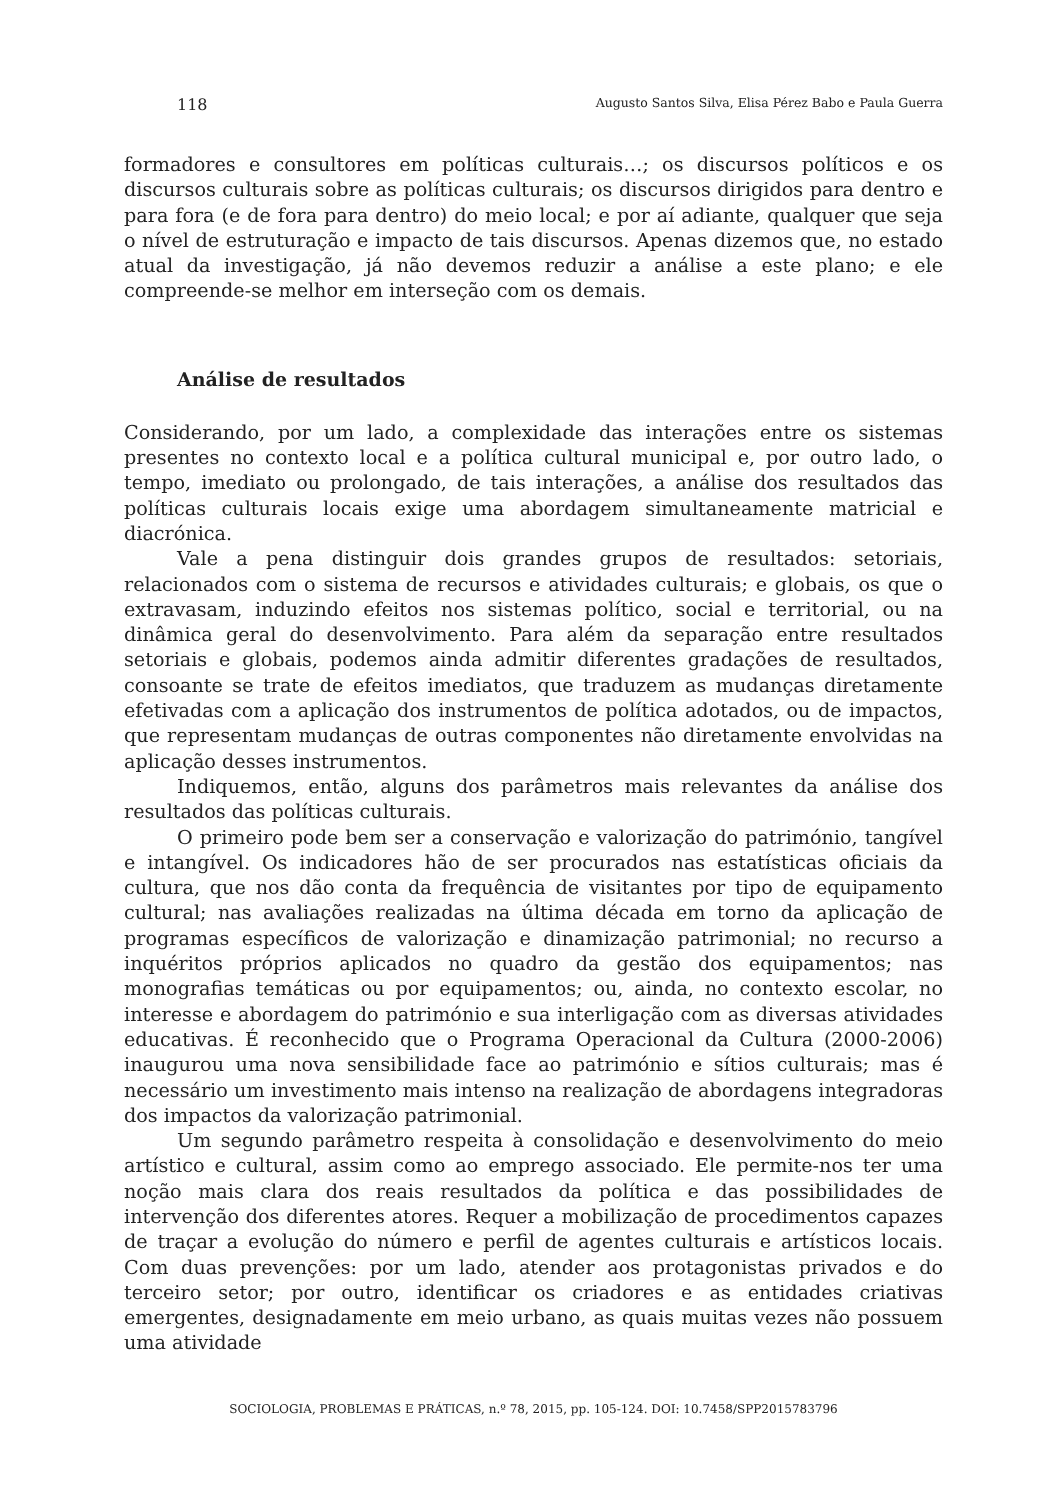118 Augusto Santos Silva, Elisa Pérez Babo e Paula Guerra
formadores e consultores em políticas culturais…; os discursos políticos e os discursos culturais sobre as políticas culturais; os discursos dirigidos para dentro e para fora (e de fora para dentro) do meio local; e por aí adiante, qualquer que seja o nível de estruturação e impacto de tais discursos. Apenas dizemos que, no estado atual da investigação, já não devemos reduzir a análise a este plano; e ele compreende-se melhor em interseção com os demais.
Análise de resultados
Considerando, por um lado, a complexidade das interações entre os sistemas presentes no contexto local e a política cultural municipal e, por outro lado, o tempo, imediato ou prolongado, de tais interações, a análise dos resultados das políticas culturais locais exige uma abordagem simultaneamente matricial e diacrónica.
Vale a pena distinguir dois grandes grupos de resultados: setoriais, relacionados com o sistema de recursos e atividades culturais; e globais, os que o extravasam, induzindo efeitos nos sistemas político, social e territorial, ou na dinâmica geral do desenvolvimento. Para além da separação entre resultados setoriais e globais, podemos ainda admitir diferentes gradações de resultados, consoante se trate de efeitos imediatos, que traduzem as mudanças diretamente efetivadas com a aplicação dos instrumentos de política adotados, ou de impactos, que representam mudanças de outras componentes não diretamente envolvidas na aplicação desses instrumentos.
Indiquemos, então, alguns dos parâmetros mais relevantes da análise dos resultados das políticas culturais.
O primeiro pode bem ser a conservação e valorização do património, tangível e intangível. Os indicadores hão de ser procurados nas estatísticas oficiais da cultura, que nos dão conta da frequência de visitantes por tipo de equipamento cultural; nas avaliações realizadas na última década em torno da aplicação de programas específicos de valorização e dinamização patrimonial; no recurso a inquéritos próprios aplicados no quadro da gestão dos equipamentos; nas monografias temáticas ou por equipamentos; ou, ainda, no contexto escolar, no interesse e abordagem do património e sua interligação com as diversas atividades educativas. É reconhecido que o Programa Operacional da Cultura (2000-2006) inaugurou uma nova sensibilidade face ao património e sítios culturais; mas é necessário um investimento mais intenso na realização de abordagens integradoras dos impactos da valorização patrimonial.
Um segundo parâmetro respeita à consolidação e desenvolvimento do meio artístico e cultural, assim como ao emprego associado. Ele permite-nos ter uma noção mais clara dos reais resultados da política e das possibilidades de intervenção dos diferentes atores. Requer a mobilização de procedimentos capazes de traçar a evolução do número e perfil de agentes culturais e artísticos locais. Com duas prevenções: por um lado, atender aos protagonistas privados e do terceiro setor; por outro, identificar os criadores e as entidades criativas emergentes, designadamente em meio urbano, as quais muitas vezes não possuem uma atividade
SOCIOLOGIA, PROBLEMAS E PRÁTICAS, n.º 78, 2015, pp. 105-124. DOI: 10.7458/SPP2015783796